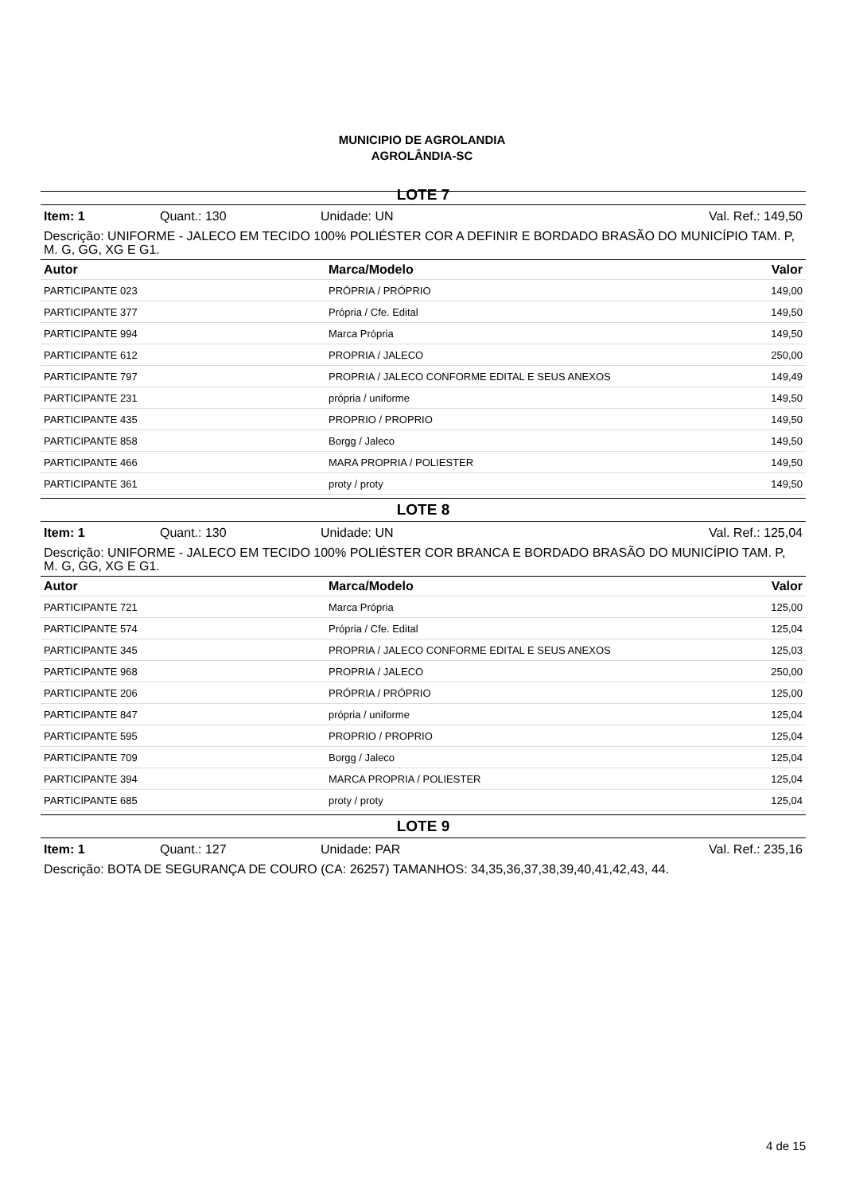MUNICIPIO DE AGROLANDIA
AGROLÂNDIA-SC
LOTE 7
Item: 1 Quant.: 130 Unidade: UN Val. Ref.: 149,50
Descrição: UNIFORME - JALECO EM TECIDO 100% POLIÉSTER COR A DEFINIR E BORDADO BRASÃO DO MUNICÍPIO TAM. P, M. G, GG, XG E G1.
| Autor | Marca/Modelo | Valor |
| --- | --- | --- |
| PARTICIPANTE 023 | PRÓPRIA / PRÓPRIO | 149,00 |
| PARTICIPANTE 377 | Própria / Cfe. Edital | 149,50 |
| PARTICIPANTE 994 | Marca Própria | 149,50 |
| PARTICIPANTE 612 | PROPRIA / JALECO | 250,00 |
| PARTICIPANTE 797 | PROPRIA / JALECO CONFORME EDITAL E SEUS ANEXOS | 149,49 |
| PARTICIPANTE 231 | própria / uniforme | 149,50 |
| PARTICIPANTE 435 | PROPRIO / PROPRIO | 149,50 |
| PARTICIPANTE 858 | Borgg / Jaleco | 149,50 |
| PARTICIPANTE 466 | MARA PROPRIA / POLIESTER | 149,50 |
| PARTICIPANTE 361 | proty / proty | 149,50 |
LOTE 8
Item: 1 Quant.: 130 Unidade: UN Val. Ref.: 125,04
Descrição: UNIFORME - JALECO EM TECIDO 100% POLIÉSTER COR BRANCA E BORDADO BRASÃO DO MUNICÍPIO TAM. P, M. G, GG, XG E G1.
| Autor | Marca/Modelo | Valor |
| --- | --- | --- |
| PARTICIPANTE 721 | Marca Própria | 125,00 |
| PARTICIPANTE 574 | Própria / Cfe. Edital | 125,04 |
| PARTICIPANTE 345 | PROPRIA / JALECO CONFORME EDITAL E SEUS ANEXOS | 125,03 |
| PARTICIPANTE 968 | PROPRIA / JALECO | 250,00 |
| PARTICIPANTE 206 | PRÓPRIA / PRÓPRIO | 125,00 |
| PARTICIPANTE 847 | própria / uniforme | 125,04 |
| PARTICIPANTE 595 | PROPRIO / PROPRIO | 125,04 |
| PARTICIPANTE 709 | Borgg / Jaleco | 125,04 |
| PARTICIPANTE 394 | MARCA PROPRIA / POLIESTER | 125,04 |
| PARTICIPANTE 685 | proty / proty | 125,04 |
LOTE 9
Item: 1 Quant.: 127 Unidade: PAR Val. Ref.: 235,16
Descrição: BOTA DE SEGURANÇA DE COURO (CA: 26257) TAMANHOS: 34,35,36,37,38,39,40,41,42,43, 44.
4 de 15